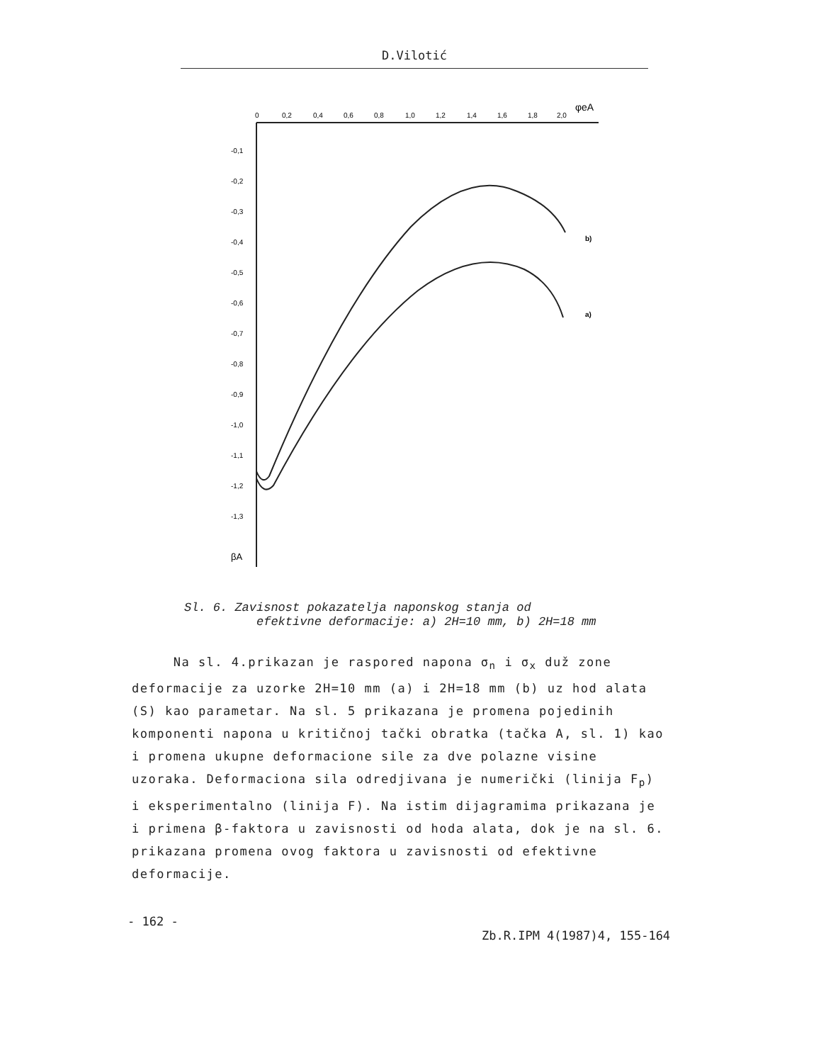D.Vilotić
0
0,2
0,4
0,6
0,8
1,0
1,2
1,4
1,6
1,8
2,0
φeA
-0,1
-0,2
-0,3
-0,4
-0,5
-0,6
-0,7
-0,8
-0,9
-1,0
-1,1
-1,2
-1,3
βA
b)
a)
Sl. 6. Zavisnost pokazatelja naponskog stanja od
efektivne deformacije: a) 2H=10 mm, b) 2H=18 mm
Na sl. 4.prikazan je raspored napona σ<sub>n</sub> i σ<sub>x</sub> duž zone deformacije za uzorke 2H=10 mm (a) i 2H=18 mm (b) uz hod alata (S) kao parametar. Na sl. 5 prikazana je promena pojedinih komponenti napona u kritičnoj tački obratka (tačka A, sl. 1) kao i promena ukupne deformacione sile za dve polazne visine uzoraka. Deformaciona sila odredjivana je numerički (linija F<sub>p</sub>) i eksperimentalno (linija F). Na istim dijagramima prikazana je i primena β-faktora u zavisnosti od hoda alata, dok je na sl. 6. prikazana promena ovog faktora u zavisnosti od efektivne deformacije.
- 162 -
Zb.R.IPM 4(1987)4, 155-164